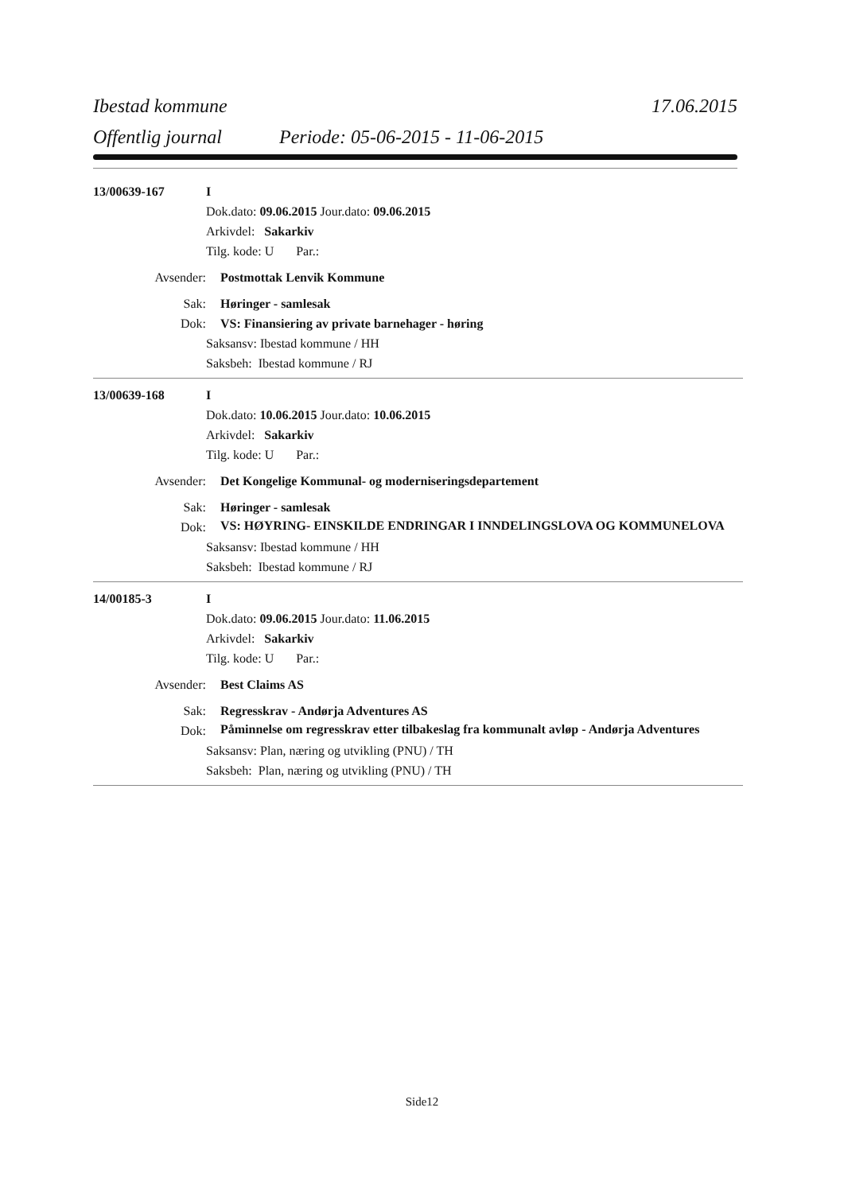Ibestad kommune 17.06.2015
Offentlig journal Periode: 05-06-2015 - 11-06-2015
13/00639-167 I
Dok.dato: 09.06.2015 Jour.dato: 09.06.2015
Arkivdel: Sakarkiv
Tilg. kode: U Par.:
Avsender: Postmottak Lenvik Kommune
Sak: Høringer - samlesak
Dok: VS: Finansiering av private barnehager - høring
Saksansv: Ibestad kommune / HH
Saksbeh: Ibestad kommune / RJ
13/00639-168 I
Dok.dato: 10.06.2015 Jour.dato: 10.06.2015
Arkivdel: Sakarkiv
Tilg. kode: U Par.:
Avsender: Det Kongelige Kommunal- og moderniseringsdepartement
Sak: Høringer - samlesak
Dok: VS: HØYRING- EINSKILDE ENDRINGAR I INNDELINGSLOVA OG KOMMUNELOVA
Saksansv: Ibestad kommune / HH
Saksbeh: Ibestad kommune / RJ
14/00185-3 I
Dok.dato: 09.06.2015 Jour.dato: 11.06.2015
Arkivdel: Sakarkiv
Tilg. kode: U Par.:
Avsender: Best Claims AS
Sak: Regresskrav - Andørja Adventures AS
Dok: Påminnelse om regresskrav etter tilbakeslag fra kommunalt avløp - Andørja Adventures
Saksansv: Plan, næring og utvikling (PNU) / TH
Saksbeh: Plan, næring og utvikling (PNU) / TH
Side12